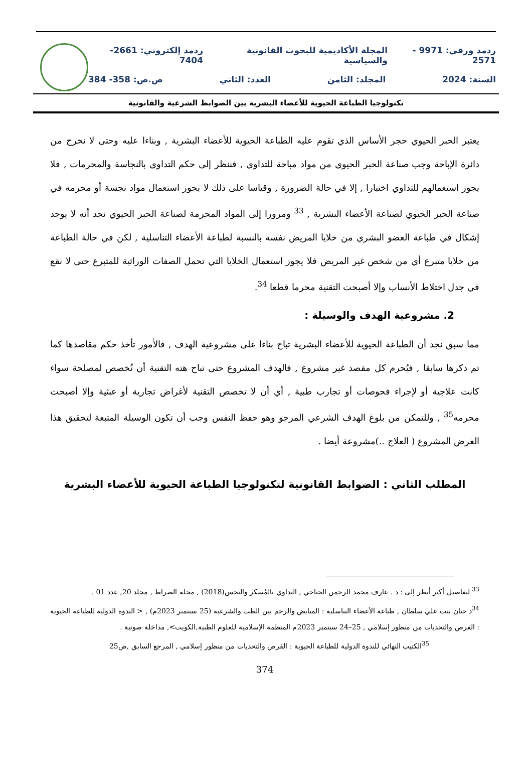ردمد ورقي: 9971 - 2571 المجلة الأكاديمية للبحوث القانونية والسياسية ردمد إلكتروني: 2661-7404
السنة: 2024 المجلد: الثامن العدد: الثاني ص.ص: 358- 384
تكنولوجيا الطباعة الحيوية للأعضاء البشرية بين الضوابط الشرعية والقانونية
يعتبر الحبر الحيوي حجر الأساس الذي تقوم عليه الطباعة الحيوية للأعضاء البشرية , وبناءا عليه وحتى لا نخرج من دائرة الإباحة وجب صناعة الحبر الحيوي من مواد مباحة للتداوي , فننظر إلى حكم التداوي بالنجاسة والمحرمات , فلا يجوز استعمالهم للتداوي اختيارا , إلا في حالة الضرورة , وقياسا على ذلك لا يجوز استعمال مواد نجسة أو محرمه في صناعة الحبر الحيوي لصناعة الأعضاء البشرية , <sup>33</sup> ومرورا إلى المواد المحرمة لصناعة الحبر الحيوي نجد أنه لا يوجد إشكال في طباعة العضو البشري من خلايا المريض نفسه بالنسبة لطباعة الأعضاء التناسلية , لكن في حالة الطباعة من خلايا متبرع أي من شخص غير المريض فلا يجوز استعمال الخلايا التي تحمل الصفات الوراثية للمتبرع حتى لا نقع في جدل اختلاط الأنساب وإلا أصبحت التقنية محرما قطعا <sup>34</sup>.
2. مشروعية الهدف والوسيلة :
مما سبق نجد أن الطباعة الحيوية للأعضاء البشرية تباح بناءا على مشروعية الهدف , فالأمور تأخذ حكم مقاصدها كما تم ذكرها سابقا , فيُحرم كل مقصد غير مشروع , فالهدف المشروع حتى تباح هته التقنية أن تُخصص لمصلحة سواء كانت علاجية أو لإجراء فحوصات أو تجارب طبية , أي أن لا تخصص التقنية لأغراض تجارية أو عبثية وإلا أصبحت محرمه<sup>35</sup> , وللتمكن من بلوغ الهدف الشرعي المرجو وهو حفظ النفس وجب أن تكون الوسيلة المتبعة لتحقيق هذا الغرض المشروع ( العلاج ..)مشروعة أيضا .
المطلب الثاني : الضوابط القانونية لتكنولوجيا الطباعة الحيوية للأعضاء البشرية
<sup>33</sup> لتفاصيل أكثر أنظر إلى : د . عارف محمد الرحمن الجناحي , التداوي بالمُسكر والنجس(2018) , مجلة الصراط , مجلد 20, عدد 01 .
<sup>34</sup> د حنان بنت علي سلطان , طباعة الأعضاء التناسلية : المبايض والرحم بين الطب والشرعية (25 سبتمبر 2023م) , < الندوة الدولية للطباعة الحيوية : الفرص والتحديات من منظور إسلامي , 25–24 سبتمبر 2023م المنظمة الإسلامية للعلوم الطبية,الكويت>, مداخلة صوتية .
<sup>35</sup> الكتيب النهائي للندوة الدولية للطباعة الحيوية : الفرص والتحديات من منظور إسلامي , المرجع السابق ,ص25
374